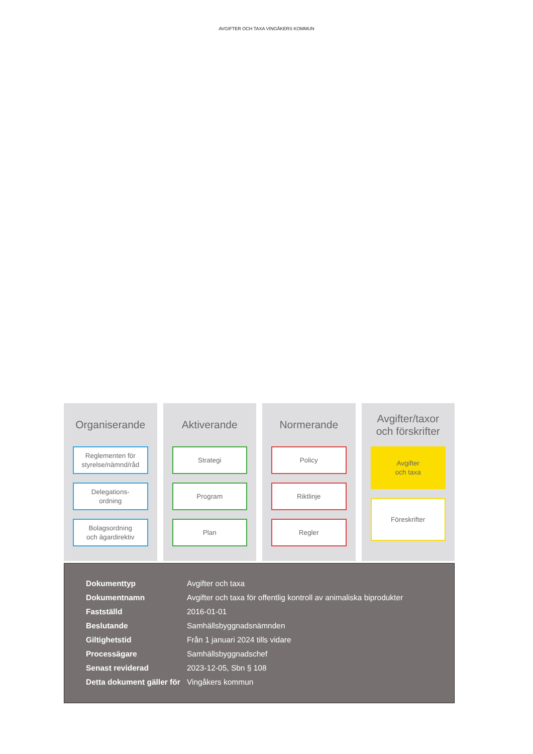AVGIFTER OCH TAXA VINGÅKERS KOMMUN
Organiserande
Reglementen för
styrelse/nämnd/råd
Delegations-
ordning
Bolagsordning
och ägardirektiv
Aktiverande
Strategi
Program
Plan
Normerande
Policy
Riktlinje
Regler
Avgifter/taxor
och förskrifter
Avgifter
och taxa
Föreskrifter
| Dokumenttyp | Avgifter och taxa |
| Dokumentnamn | Avgifter och taxa för offentlig kontroll av animaliska biprodukter |
| Fastställd | 2016-01-01 |
| Beslutande | Samhällsbyggnadsnämnden |
| Giltighetstid | Från 1 januari 2024 tills vidare |
| Processägare | Samhällsbyggnadschef |
| Senast reviderad | 2023-12-05, Sbn § 108 |
| Detta dokument gäller för | Vingåkers kommun |